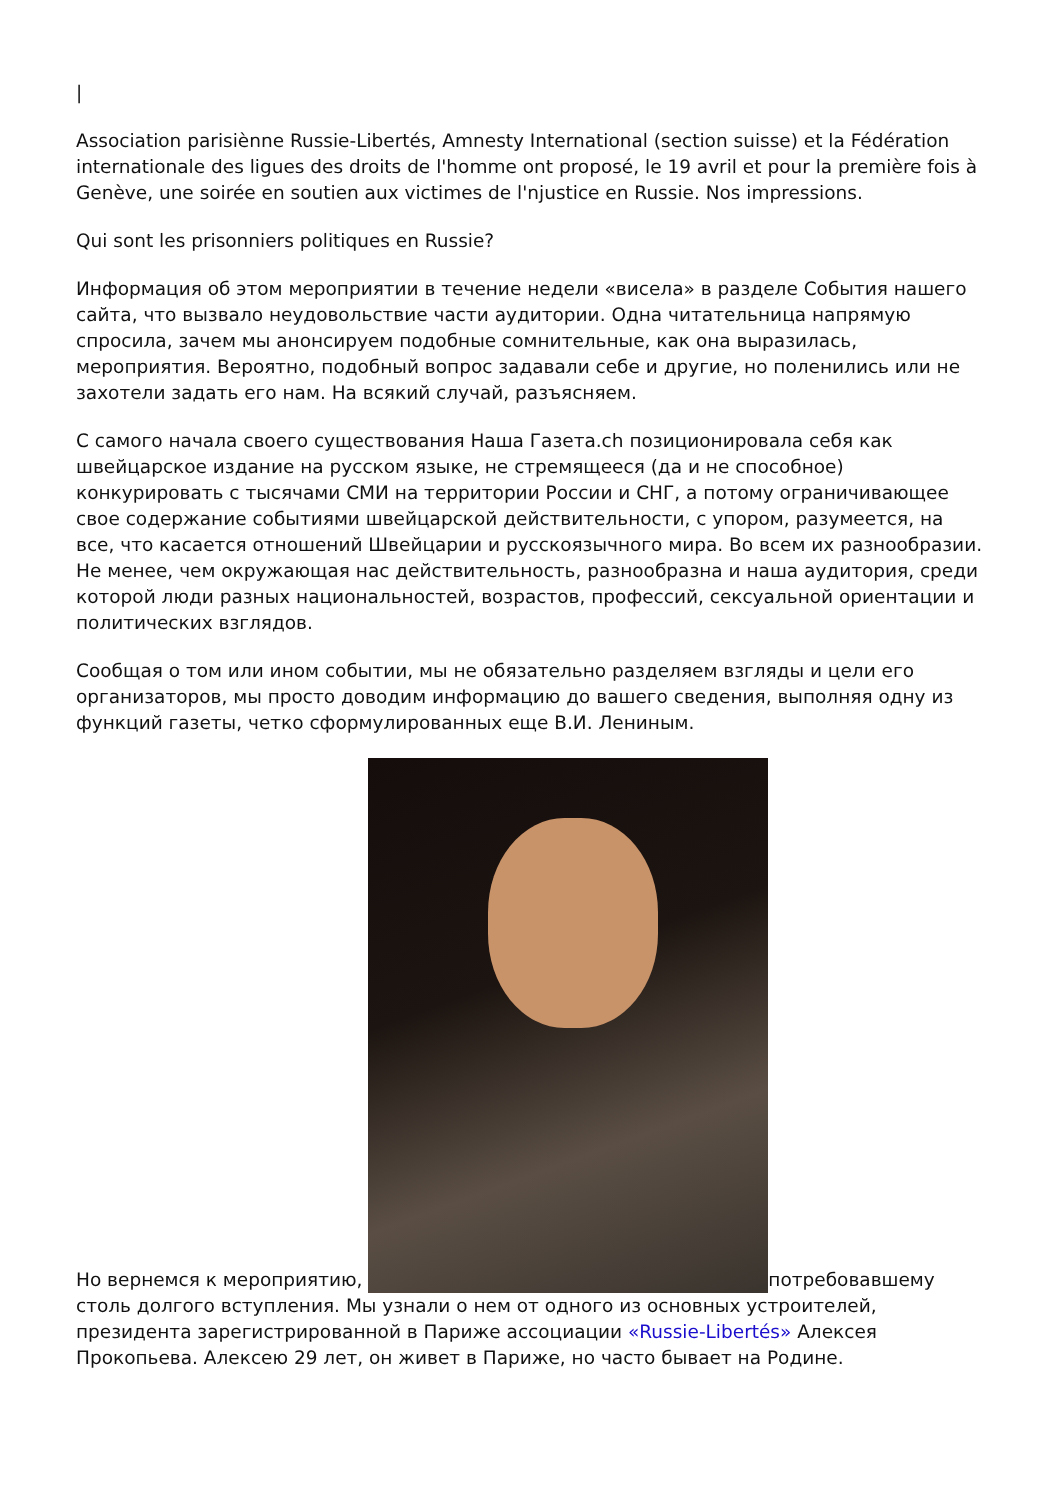|
Association parisiènne Russie-Libertés, Amnesty International (section suisse) et la Fédération internationale des ligues des droits de l'homme ont proposé, le 19 avril et pour la première fois à Genève, une soirée en soutien aux victimes de l'njustice en Russie. Nos impressions.
Qui sont les prisonniers politiques en Russie?
Информация об этом мероприятии в течение недели «висела» в разделе События нашего сайта, что вызвало неудовольствие части аудитории. Одна читательница напрямую спросила, зачем мы анонсируем подобные сомнительные, как она выразилась, мероприятия. Вероятно, подобный вопрос задавали себе и другие, но поленились или не захотели задать его нам. На всякий случай, разъясняем.
С самого начала своего существования Наша Газета.ch позиционировала себя как швейцарское издание на русском языке, не стремящееся (да и не способное) конкурировать с тысячами СМИ на территории России и СНГ, а потому ограничивающее свое содержание событиями швейцарской действительности, с упором, разумеется, на все, что касается отношений Швейцарии и русскоязычного мира. Во всем их разнообразии. Не менее, чем окружающая нас действительность, разнообразна и наша аудитория, среди которой люди разных национальностей, возрастов, профессий, сексуальной ориентации и политических взглядов.
Сообщая о том или ином событии, мы не обязательно разделяем взгляды и цели его организаторов, мы просто доводим информацию до вашего сведения, выполняя одну из функций газеты, четко сформулированных еще В.И. Лениным.
Но вернемся к мероприятию, потребовавшему столь долгого вступления. Мы узнали о нем от одного из основных устроителей, президента зарегистрированной в Париже ассоциации «Russie-Libertés» Алексея Прокопьева. Алексею 29 лет, он живет в Париже, но часто бывает на Родине.